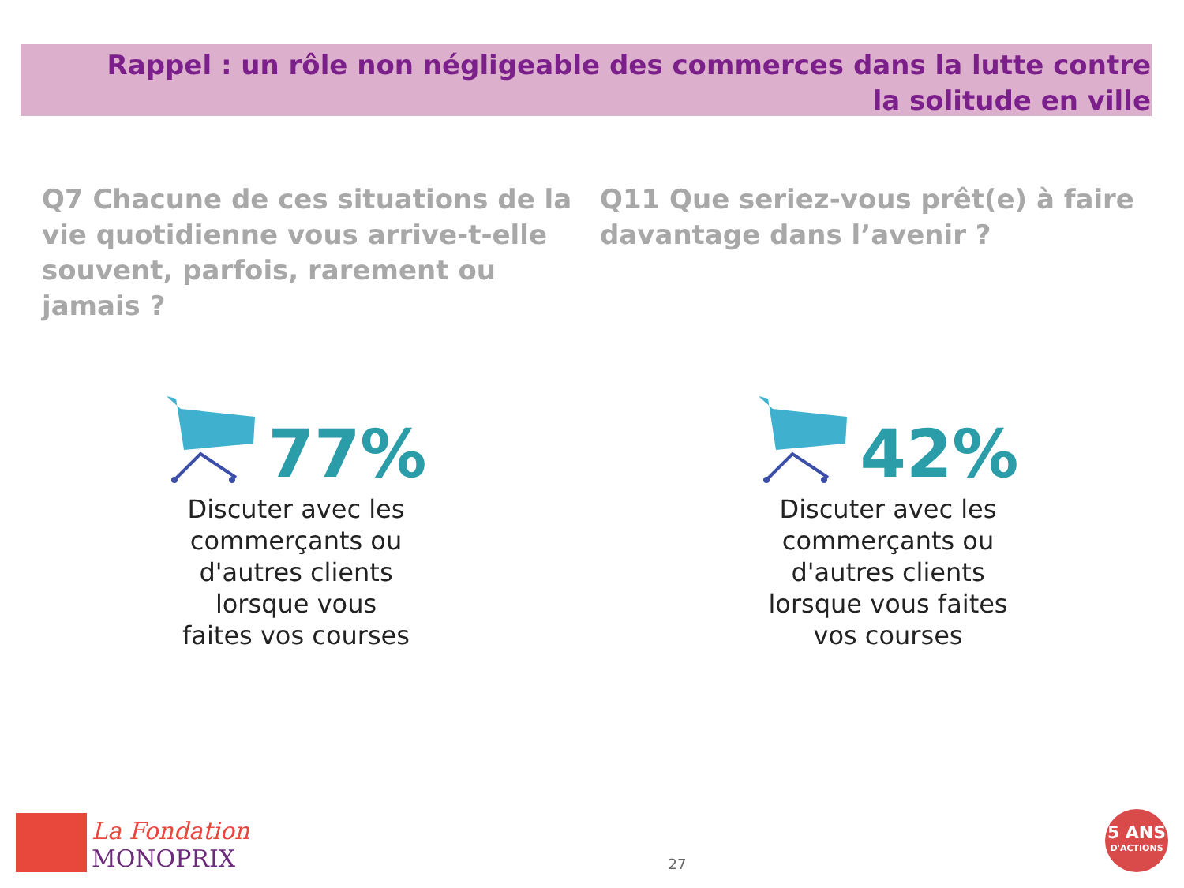Rappel : un rôle non négligeable des commerces dans la lutte contre la solitude en ville
Q7 Chacune de ces situations de la vie quotidienne vous arrive-t-elle souvent, parfois, rarement ou jamais ?
77%
Discuter avec les
commerçants ou
d'autres clients
lorsque vous
faites vos courses
Q11 Que seriez-vous prêt(e) à faire davantage dans l’avenir ?
42%
Discuter avec les
commerçants ou
d'autres clients
lorsque vous faites
vos courses
La Fondation
MONOPRIX
27
5 ANS
D'ACTIONS